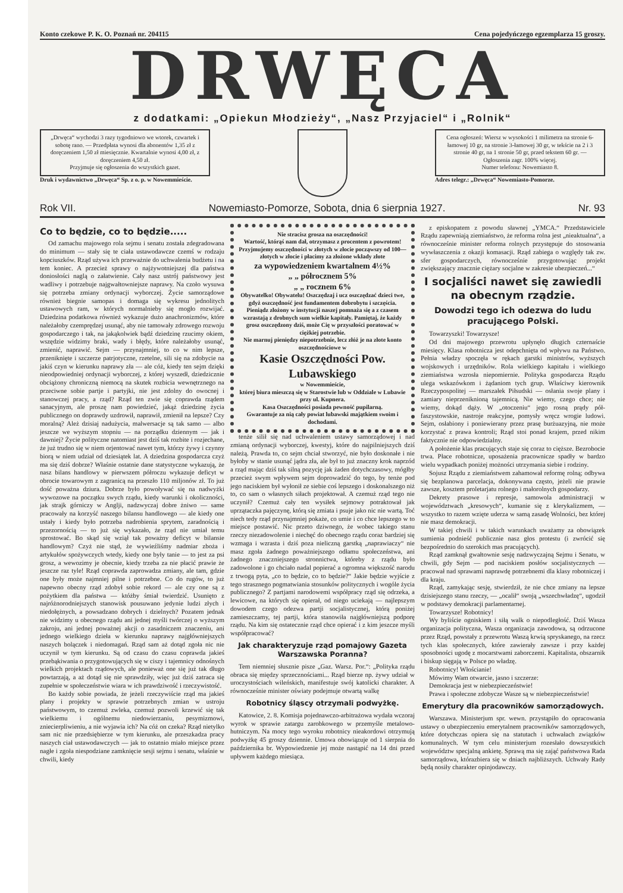Konto czekowe P. K. O. Poznań nr. 204115 Cena pojedyńczego egzemplarza 15 groszy.
DRWĘCA
z dodatkami: „Opiekun Młodzieży“, „Nasz Przyjaciel“ i „Rolnik“
„Drwęca“ wychodzi 3 razy tygodniowo we wtorek, czwartek i sobotę rano. — Przedpłata wynosi dla abonentów 1,35 zł z doręczeniem 1,50 zł miesięcznie. Kwartalnie wynosi 4,00 zł, z doręczeniem 4,50 zł.
Przyjmuje się ogłoszenia do wszystkich gazet.
Druk i wydawnictwo „Drwęca“ Sp. z o. p. w Nowemmieście.
Cena ogłoszeń: Wiersz w wysokości 1 milimetra na stronie 6-łamowej 10 gr, na stronie 3-łamowej 30 gr, w tekście na 2 i 3 stronie 40 gr, na 1 stronie 50 gr, przed tekstem 60 gr. — Ogłoszenia zagr. 100% więcej.
Numer telefonu: Nowemiasto 8.
Adres telegr.: „Drwęca“ Nowemiasto-Pomorze.
Rok VII. Nowemiasto-Pomorze, Sobota, dnia 6 sierpnia 1927. Nr. 93
Co to będzie, co to będzie.....
Od zamachu majowego rola sejmu i senatu została zdegradowana do minimum — stały się te ciała ustawodawcze czemś w rodzaju kopciuszków. Rząd używa ich przeważnie do uchwalenia budżetu i na tem koniec. A przecież sprawy o najżywotniejszej dla państwa doniosłości naglą o załatwienie. Cały nasz ustrój państwowy jest wadliwy i potrzebuje najgwałtowniejsze naprawy. Na czoło wysuwa się potrzeba zmiany ordynacji wyborczej. Życie samorządowe również biegnie samopas i domaga się wykresu jednolitych ustawowych ram, w których normalnieby się mogło rozwijać. Dziedzina podatkowa również wykazuje dużo anachronizmów, które należałoby czemprędzej usunąć, aby nie tamowały zdrowego rozwoju gospodarczego i tak, na jakąkolwiek bądź dziedzinę rzucimy okiem, wszędzie widzimy braki, wady i błędy, które należałoby usunąć, zmienić, naprawić. Sejm — przynajmniej, to co w nim lepsze, przeniknięte i szczerze patrjotyczne, rzetelne, sili się na zdobycie na jakiś czyn w kierunku naprawy zła — ale cóż, kiedy ten sejm dzięki nieodpowiedniej ordynacji wyborczej, z której wyszedł, dziedzicznie obciążony chroniczną niemocą na skutek rozbicia wewnętrznego na przeciwne sobie partje i partyjki, nie jest zdolny do owocnej i stanowczej pracy, a rząd? Rząd ten zwie się coprawda rządem sanacyjnym, ale proszę nam powiedzieć, jakąż dziedzinę życia publicznego on doprawdy uzdrowił, naprawił, zmienił na lepsze? Czy moralną? Ależ dzisiaj nadużycia, malwersacje są tak samo — albo jeszcze we wyższym stopniu — na porządku dziennym — jak i dawniej? Życie polityczne natomiast jest dziś tak rozbite i rozjechane, że już trudno się w niem orjentować nawet tym, którzy żywy i czynny biorą w niem udział od dziesiątek lat. A dziedzina gospodarcza czyż ma się dziś dobrze? Właśnie ostatnie dane statystyczne wykazują, że nasz bilans handlowy w pierwszem półroczu wykazuje deficyt w obrocie towarowym z zagranicą na przeszło 110 miljonów zł. To już dość poważna dziura. Dobrze było powoływać się na nadwyżki wywozowe na początku swych rządu, kiedy warunki i okoliczności, jak strajk górniczy w Anglji, nadzwyczaj dobre żniwo — same pracowały na korzyść naszego bilansu handlowego — ale kiedy one ustały i kiedy było potrzeba nadrobienia sprytem, zaradnością i przezornością — to już się wykazało, że rząd nie umiał temu sprostować. Bo skąd się wziął tak poważny deficyt w bilansie handlowym? Czyż nie stąd, że wywieźliśmy nadmiar zboża i artykułów spożywczych wtedy, kiedy one były tanie — to jest za psi grosz, a wewozimy je obecnie, kiedy trzeba za nie płacić prawie że jeszcze raz tyle! Rząd coprawda zaprowadza zmiany, ale tam, gdzie one były może najmniej pilne i potrzebne. Co do rugów, to już napewno obecny rząd zdobył sobie rekord — ale czy one są z pożytkiem dla państwa — któżby śmiał twierdzić. Usunięto z najróżnorodniejszych stanowisk pousuwano jedynie ludzi złych i niedołężnych, a powsadzano dobrych i dzielnych? Pozatem jednak nie widzimy u obecnego rządu ani jednej myśli twórczej o wyższym zakroju, ani jednej poważnej akcji o zasadniczem znaczeniu, ani jednego wielkiego dzieła w kierunku naprawy najgłówniejszych naszych bolączek i niedomagań. Rząd sam aż dotąd zgoła nic nie uczynił w tym kierunku. Są od czasu do czasu coprawda jakieś przebąkiwania o przygotowujących się w ciszy i tajemnicy odnośnych wielkich projektach rządowych, ale ponieważ one się już tak długo powtarzają, a aż dotąd się nie sprawdziły, więc już dziś zatraca się zupełnie w społeczeństwie wiara w ich prawdziwość i rzeczywistość.
Bo każdy sobie powiada, że jeżeli rzeczywiście rząd ma jakieś plany i projekty w sprawie potrzebnych zmian w ustroju państwowym, to czemuż zwleka, czemuż pozwoli krzewić się tak wielkiemu i ogólnemu niedowierzaniu, pesymizmowi, zniecierpliwieniu, a nie wyjawia ich? Na cóż on czeka? Rząd nietylko sam nic nie przedsiębierze w tym kierunku, ale przeszkadza pracy naszych ciał ustawodawczych — jak to ostatnio miało miejsce przez nagłe i zgoła niespodziane zamknięcie sesji sejmu i senatu, właśnie w chwili, kiedy
Nie stracisz grosza na oszczędności!
Wartość, którąś nam dał, otrzymasz z procentem z powrotem!
Przyjmujemy oszczędności w złotych w złocie począwszy od 100— złotych w złocie i płacimy za złożone wkłady złote
za wypowiedzeniem kwartalnem 4½%
„ „ półrocznem 5%
„ „ rocznem 6%
Obywatelko! Obywatelu! Oszczędzaj i ucz oszczędzać dzieci twe, gdyż oszczędność jest fundamentem dobrobytu i szczęścia. Pieniądz złożony w instytucji naszej pomnaża się a z czasem wzrastają z drobnych sum wielkie kapitały. Pamiętaj, że każdy grosz oszczędzony dziś, może Cię w przyszłości poratować w ciężkiej potrzebie.
Nie marnuj pieniędzy niepotrzebnie, lecz złóż je na złote konto oszczędnościowe w
Kasie Oszczędności Pow. Lubawskiego
w Nowemmieście,
której biura mieszczą się w Starostwie lub w Oddziale w Lubawie przy ul. Kupnera.
Kasa Oszczędności posiada pewność pupilarną.
Gwarantuje za nią cały powiat lubawski majątkiem swoim i dochodami.
tenże silił się nad uchwaleniem ustawy samorządowej i nad zmianą ordynacji wyborczej, kwestyj, które do najpilniejszych dziś należą. Prawda to, co sejm chciał stworzyć, nie było doskonałe i nie byłoby w stanie usunąć jądra zła, ale był to już znaczny krok naprzód a rząd mając dziś tak silną pozycję jak żaden dotychczasowy, mógłby przecież swym wpływem sejm doprowadzić do tego, by tenże pod jego naciskiem był wyłonił ze siebie coś lepszego i doskonalszego niż to, co sam o własnych siłach projektował. A czemuż rząd tego nie uczynił? Czemuż cały ten wysiłek sejmowy potraktował jak uprzątaczka pajęczynę, którą się zmiata i psuje jako nic nie wartą. Toć niech tedy rząd przynajmniej pokaże, co umie i co chce lepszego w to miejsce postawić. Nic przeto dziwnego, że wobec takiego stanu rzeczy niezadowolenie i niechęć do obecnego rządu coraz bardziej się wzmaga i wzrasta i dziś poza nieliczną garstką „naprawiaczy“ nie masz zgoła żadnego poważniejszego odłamu społeczeństwa, ani żadnego znaczniejszego stronnictwa, któreby z rządu było zadowolone i go chciało nadal popierać a ogromna większość narodu z trwogą pyta, „co to będzie, co to będzie?“ Jakie będzie wyjście z tego strasznego pogmatwiania stosunków politycznych i wogóle życia publicznego? Z partjami narodowemi współpracy rząd się odrzeka, a lewicowe, na których się opierał, od niego uciekają — najlepszym dowodem czego odezwa partji socjalistycznej, którą poniżej zamieszczamy, tej partji, która stanowiła najgłówniejszą podporę rządu. Na kim się ostatecznie rząd chce opierać i z kim jeszcze myśli współpracować?
Jak charakteryzuje rząd pomajowy Gazeta Warszawska Poranna?
Tem niemniej słusznie pisze „Gaz. Warsz. Por.“: „Polityka rządu obraca się między sprzecznościami... Rząd bierze np. żywy udział w uroczystościach wileńskich, manifestuje swój katolicki charakter. A równocześnie minister oświaty podejmuje otwartą walkę
Robotnicy śląscy otrzymali podwyżkę.
Katowice, 2. 8. Komisja pojednawczo-arbitrażowa wydała wczoraj wyrok w sprawie zatargu zarobkowego w przemyśle metalowo-hutniczym. Na mocy tego wyroku robotnicy nieakordowi otrzymują podwyżkę 45 groszy dziennie. Umowa obowiązuje od 1 sierpnia do października br. Wypowiedzenie jej może nastąpić na 14 dni przed upływem każdego miesiąca.
z episkopatem z powodu sławnej „YMCA.“ Przedstawiciele Rządu zapewniają ziemiaństwo, że reforma rolna jest „nieaktualna“, a równocześnie minister reforma rolnych przystępuje do stosowania wywłaszczenia z okazji komasacji. Rząd zabiega o względy tak zw. sfer gospodarczych, równocześnie przygotowując projekt zwiększający znacznie ciężary socjalne w zakresie ubezpieczeń...“
I socjaliści nawet się zawiedli na obecnym rządzie.
Dowodzi tego ich odezwa do ludu pracującego Polski.
Towarzyszki! Towarzysze!
Od dni majowego przewrotu upłynęło długich czternaście miesięcy. Klasa robotnicza jest odepchnięta od wpływu na Państwo. Pełnia władzy spoczęła w rękach garstki ministrów, wyższych wojskowych i urzędników. Rola wielkiego kapitału i wielkiego ziemiaństwa wzrosła niepomiernie. Polityka gospodarcza Rządu ulega wskazówkom i żądaniom tych grup. Właściwy kierownik Rzeczypospolitej — marszałek Piłsudski — osłania swoje plany i zamiary nieprzeniknioną tajemnicą. Nie wiemy, czego chce; nie wiemy, dokąd dąży. W „otoczeniu“ jego rosną prądy pół-faszystowskie, nastroje reakcyjne, pomysły wręcz wrogie ludowi. Sejm, osłabiony i poniewierany przez prasę burżuazyjną, nie może korzystać z prawa kontroli; Rząd stoi ponad krajem, przed nikim faktycznie nie odpowiedzialny.
A położenie klas pracujących staje się coraz to cięższe. Bezrobocie trwa. Płace robotnicze, uposażenia pracownicze spadły w bardzo wielu wypadkach poniżej możności utrzymania siebie i rodziny.
Sojusz Rządu z ziemiaństwem zahamował reformę rolną; odbywa się bezplanowa parcelacja, dokonywana często, jeżeli nie prawie zawsze, kosztem proletarjatu rolnego i małorolnych gospodarzy.
Dekrety prasowe i represje, samowola administracji w województwach „kresowych“, kumanie się z klerykalizmem, — wszystko to razem wzięte uderza w samą zasadę Wolności, bez której nie masz demokracji.
W takiej chwili i w takich warunkach uważamy za obowiązek sumienia podnieść publicznie nasz głos protestu (i zwrócić się bezpośrednio do szerokich mas pracujących).
Rząd zamknął gwałtownie sesję nadzwyczajną Sejmu i Senatu, w chwili, gdy Sejm — pod naciskiem posłów socjalistycznych — pracował nad sprawami naprawdę potrzebnemi dla klasy robotniczej i dla kraju.
Rząd, zamykając sesję, stwierdził, że nie chce zmiany na lepsze dzisiejszego stanu rzeczy, — „ocalił“ swoją „wszechwładzę“, ugodził w podstawy demokracji parlamentarnej.
Towarzysze! Robotnicy!
Wy byliście ogniskiem i siłą walk o niepodległość. Dziś Wasza organizacja polityczna, Wasza organizacja zawodowa, są odrzucone przez Rząd, powstały z przewrotu Waszą krwią spryskanego, na rzecz tych klas społecznych, które zawierały zawsze i przy każdej sposobności ugodę z mocarstwami zaborczemi. Kapitalista, obszarnik i biskup sięgają w Polsce po władzę.
Robotnicy! Włościanie!
Mówimy Wam otwarcie, jasno i szczerze:
Demokracja jest w niebezpieczeństwie!
Prawa i społeczne zdobycze Wasze są w niebezpieczeństwie!
Emerytury dla pracowników samorządowych.
Warszawa. Ministerjum spr. wewn. przystąpiło do opracowania ustawy o ubezpieczeniu emerytalnem pracowników samorządowych, które dotychczas opiera się na statutach i uchwałach związków komunalnych. W tym celu ministerjum rozesłało dowszystkich województw specjalną ankietę. Sprawą ma się zająć państwowa Rada samorządowa, którazbiera się w dniach najbliższych. Uchwały Rady będą nosiły charakter opinjodawczy.